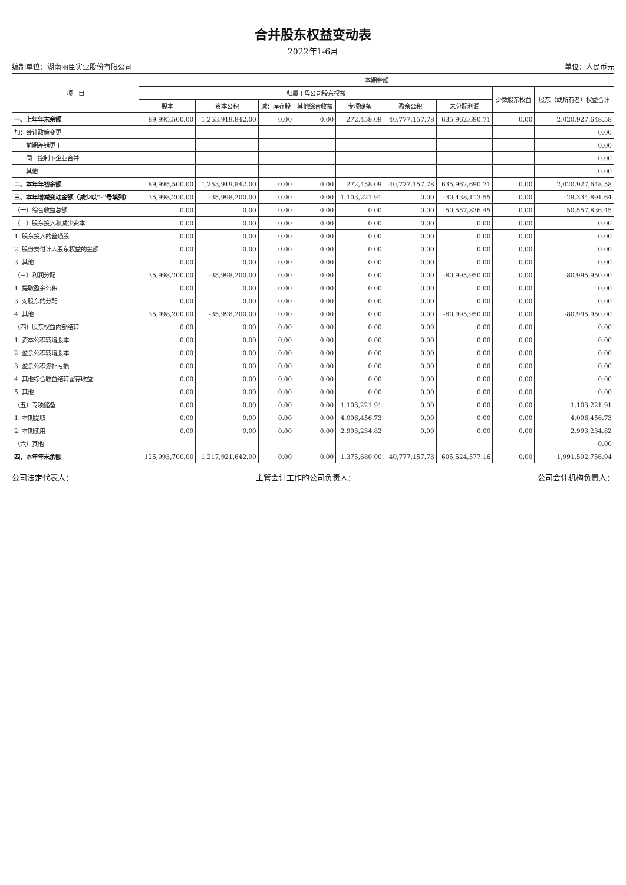合并股东权益变动表
2022年1-6月
编制单位：湖南丽臣实业股份有限公司 单位：人民币元
| 项 目 | 本期金额 | | | | | | | | |
| --- | --- | --- | --- | --- | --- | --- | --- | --- | --- |
| | 归属于母公司股东权益 | | | | | | | 少数股东权益 | 股东（或所有者）权益合计 |
| | 股本 | 资本公积 | 减：库存股 | 其他综合收益 | 专项储备 | 盈余公积 | 未分配利润 | | |
| 一、上年年末余额 | 89,995,500.00 | 1,253,919,842.00 | 0.00 | 0.00 | 272,458.09 | 40,777,157.78 | 635,962,690.71 | 0.00 | 2,020,927,648.58 |
| 加：会计政策变更 | | | | | | | | | 0.00 |
| 前期差错更正 | | | | | | | | | 0.00 |
| 同一控制下企业合并 | | | | | | | | | 0.00 |
| 其他 | | | | | | | | | 0.00 |
| 二、本年年初余额 | 89,995,500.00 | 1,253,919,842.00 | 0.00 | 0.00 | 272,458.09 | 40,777,157.78 | 635,962,690.71 | 0.00 | 2,020,927,648.58 |
| 三、本年增减变动金额（减少以“-”号填列） | 35,998,200.00 | -35,998,200.00 | 0.00 | 0.00 | 1,103,221.91 | 0.00 | -30,438,113.55 | 0.00 | -29,334,891.64 |
| （一）综合收益总额 | 0.00 | 0.00 | 0.00 | 0.00 | 0.00 | 0.00 | 50,557,836.45 | 0.00 | 50,557,836.45 |
| （二）股东投入和减少资本 | 0.00 | 0.00 | 0.00 | 0.00 | 0.00 | 0.00 | 0.00 | 0.00 | 0.00 |
| 1. 股东投入的普通股 | 0.00 | 0.00 | 0.00 | 0.00 | 0.00 | 0.00 | 0.00 | 0.00 | 0.00 |
| 2. 股份支付计入股东权益的金额 | 0.00 | 0.00 | 0.00 | 0.00 | 0.00 | 0.00 | 0.00 | 0.00 | 0.00 |
| 3. 其他 | 0.00 | 0.00 | 0.00 | 0.00 | 0.00 | 0.00 | 0.00 | 0.00 | 0.00 |
| （三）利润分配 | 35,998,200.00 | -35,998,200.00 | 0.00 | 0.00 | 0.00 | 0.00 | -80,995,950.00 | 0.00 | -80,995,950.00 |
| 1. 提取盈余公积 | 0.00 | 0.00 | 0.00 | 0.00 | 0.00 | 0.00 | 0.00 | 0.00 | 0.00 |
| 3. 对股东的分配 | 0.00 | 0.00 | 0.00 | 0.00 | 0.00 | 0.00 | 0.00 | 0.00 | 0.00 |
| 4. 其他 | 35,998,200.00 | -35,998,200.00 | 0.00 | 0.00 | 0.00 | 0.00 | -80,995,950.00 | 0.00 | -80,995,950.00 |
| （四）股东权益内部结转 | 0.00 | 0.00 | 0.00 | 0.00 | 0.00 | 0.00 | 0.00 | 0.00 | 0.00 |
| 1. 资本公积转增股本 | 0.00 | 0.00 | 0.00 | 0.00 | 0.00 | 0.00 | 0.00 | 0.00 | 0.00 |
| 2. 盈余公积转增股本 | 0.00 | 0.00 | 0.00 | 0.00 | 0.00 | 0.00 | 0.00 | 0.00 | 0.00 |
| 3. 盈余公积弥补亏损 | 0.00 | 0.00 | 0.00 | 0.00 | 0.00 | 0.00 | 0.00 | 0.00 | 0.00 |
| 4. 其他综合收益结转留存收益 | 0.00 | 0.00 | 0.00 | 0.00 | 0.00 | 0.00 | 0.00 | 0.00 | 0.00 |
| 5. 其他 | 0.00 | 0.00 | 0.00 | 0.00 | 0.00 | 0.00 | 0.00 | 0.00 | 0.00 |
| （五）专项储备 | 0.00 | 0.00 | 0.00 | 0.00 | 1,103,221.91 | 0.00 | 0.00 | 0.00 | 1,103,221.91 |
| 1. 本期提取 | 0.00 | 0.00 | 0.00 | 0.00 | 4,096,456.73 | 0.00 | 0.00 | 0.00 | 4,096,456.73 |
| 2. 本期使用 | 0.00 | 0.00 | 0.00 | 0.00 | 2,993,234.82 | 0.00 | 0.00 | 0.00 | 2,993,234.82 |
| （六）其他 | | | | | | | | | 0.00 |
| 四、本年年末余额 | 125,993,700.00 | 1,217,921,642.00 | 0.00 | 0.00 | 1,375,680.00 | 40,777,157.78 | 605,524,577.16 | 0.00 | 1,991,592,756.94 |
公司法定代表人： 主管会计工作的公司负责人： 公司会计机构负责人：